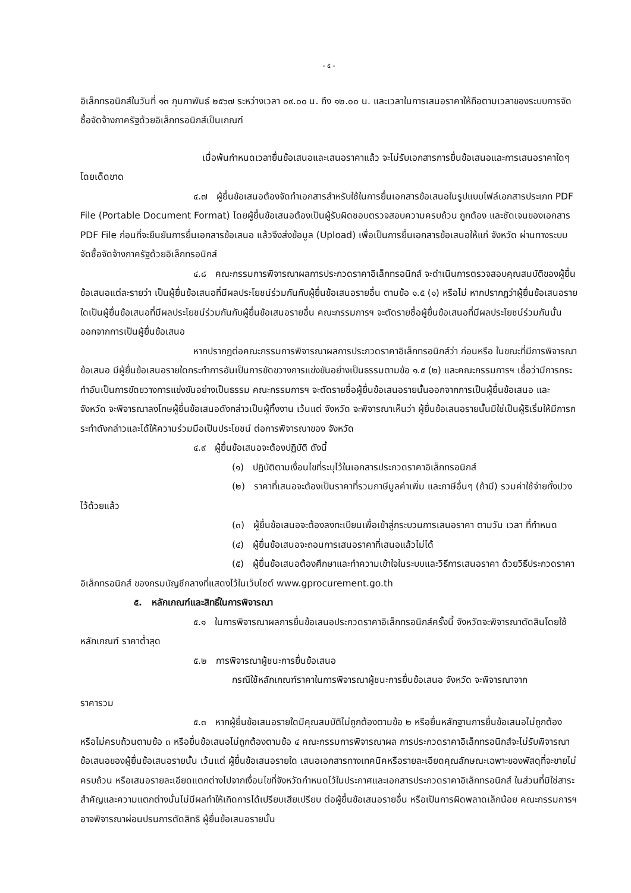- ๕ -
อิเล็กทรอนิกส์ในวันที่ ๑๓ กุมภาพันธ์ ๒๕๖๗ ระหว่างเวลา ๐๙.๐๐ น. ถึง ๑๒.๐๐ น. และเวลาในการเสนอราคาให้ถือตามเวลาของระบบการจัดซื้อจัดจ้างภาครัฐด้วยอิเล็กทรอนิกส์เป็นเกณฑ์
เมื่อพ้นกำหนดเวลายื่นข้อเสนอและเสนอราคาแล้ว จะไม่รับเอกสารการยื่นข้อเสนอและการเสนอราคาใดๆ โดยเด็ดขาด
๔.๗ ผู้ยื่นข้อเสนอต้องจัดทำเอกสารสำหรับใช้ในการยื่นเอกสารข้อเสนอในรูปแบบไฟล์เอกสารประเภท PDF File (Portable Document Format) โดยผู้ยื่นข้อเสนอต้องเป็นผู้รับผิดชอบตรวจสอบความครบถ้วน ถูกต้อง และชัดเจนของเอกสาร PDF File ก่อนที่จะยืนยันการยื่นเอกสารข้อเสนอ แล้วจึงส่งข้อมูล (Upload) เพื่อเป็นการยื่นเอกสารข้อเสนอให้แก่ จังหวัด ผ่านทางระบบจัดซื้อจัดจ้างภาครัฐด้วยอิเล็กทรอนิกส์
๔.๘ คณะกรรมการพิจารณาผลการประกวดราคาอิเล็กทรอนิกส์ จะดำเนินการตรวจสอบคุณสมบัติของผู้ยื่นข้อเสนอแต่ละรายว่า เป็นผู้ยื่นข้อเสนอที่มีผลประโยชน์ร่วมกันกับผู้ยื่นข้อเสนอรายอื่น ตามข้อ ๑.๕ (๑) หรือไม่ หากปรากฏว่าผู้ยื่นข้อเสนอรายใดเป็นผู้ยื่นข้อเสนอที่มีผลประโยชน์ร่วมกันกับผู้ยื่นข้อเสนอรายอื่น คณะกรรมการฯ จะตัดรายชื่อผู้ยื่นข้อเสนอที่มีผลประโยชน์ร่วมกันนั้นออกจากการเป็นผู้ยื่นข้อเสนอ
หากปรากฏต่อคณะกรรมการพิจารณาผลการประกวดราคาอิเล็กทรอนิกส์ว่า ก่อนหรือ ในขณะที่มีการพิจารณาข้อเสนอ มีผู้ยื่นข้อเสนอรายใดกระทำการอันเป็นการขัดขวางการแข่งขันอย่างเป็นธรรมตามข้อ ๑.๕ (๒) และคณะกรรมการฯ เชื่อว่ามีการกระทำอันเป็นการขัดขวางการแข่งขันอย่างเป็นธรรม คณะกรรมการฯ จะตัดรายชื่อผู้ยื่นข้อเสนอรายนั้นออกจากการเป็นผู้ยื่นข้อเสนอ และ จังหวัด จะพิจารณาลงโทษผู้ยื่นข้อเสนอดังกล่าวเป็นผู้ทิ้งงาน เว้นแต่ จังหวัด จะพิจารณาเห็นว่า ผู้ยื่นข้อเสนอรายนั้นมิใช่เป็นผู้ริเริ่มให้มีการกระทำดังกล่าวและได้ให้ความร่วมมือเป็นประโยชน์ ต่อการพิจารณาของ จังหวัด
๔.๙ ผู้ยื่นข้อเสนอจะต้องปฏิบัติ ดังนี้
(๑) ปฏิบัติตามเงื่อนไขที่ระบุไว้ในเอกสารประกวดราคาอิเล็กทรอนิกส์
(๒) ราคาที่เสนอจะต้องเป็นราคาที่รวมภาษีมูลค่าเพิ่ม และภาษีอื่นๆ (ถ้ามี) รวมค่าใช้จ่ายทั้งปวงไว้ด้วยแล้ว
(๓) ผู้ยื่นข้อเสนอจะต้องลงทะเบียนเพื่อเข้าสู่กระบวนการเสนอราคา ตามวัน เวลา ที่กำหนด
(๔) ผู้ยื่นข้อเสนอจะถอนการเสนอราคาที่เสนอแล้วไม่ได้
(๕) ผู้ยื่นข้อเสนอต้องศึกษาและทำความเข้าใจในระบบและวิธีการเสนอราคา ด้วยวิธีประกวดราคาอิเล็กทรอนิกส์ ของกรมบัญชีกลางที่แสดงไว้ในเว็บไซต์ www.gprocurement.go.th
๕. หลักเกณฑ์และสิทธิ์ในการพิจารณา
๕.๑ ในการพิจารณาผลการยื่นข้อเสนอประกวดราคาอิเล็กทรอนิกส์ครั้งนี้ จังหวัดจะพิจารณาตัดสินโดยใช้หลักเกณฑ์ ราคาต่ำสุด
๕.๒ การพิจารณาผู้ชนะการยื่นข้อเสนอ
กรณีใช้หลักเกณฑ์ราคาในการพิจารณาผู้ชนะการยื่นข้อเสนอ จังหวัด จะพิจารณาจาก
ราคารวม
๕.๓ หากผู้ยื่นข้อเสนอรายใดมีคุณสมบัติไม่ถูกต้องตามข้อ ๒ หรือยื่นหลักฐานการยื่นข้อเสนอไม่ถูกต้อง หรือไม่ครบถ้วนตามข้อ ๓ หรือยื่นข้อเสนอไม่ถูกต้องตามข้อ ๔ คณะกรรมการพิจารณาผล การประกวดราคาอิเล็กทรอนิกส์จะไม่รับพิจารณาข้อเสนอของผู้ยื่นข้อเสนอรายนั้น เว้นแต่ ผู้ยื่นข้อเสนอรายใด เสนอเอกสารทางเทคนิคหรือรายละเอียดคุณลักษณะเฉพาะของพัสดุที่จะขายไม่ครบถ้วน หรือเสนอรายละเอียดแตกต่างไปจากเงื่อนไขที่จังหวัดกำหนดไว้ในประกาศและเอกสารประกวดราคาอิเล็กทรอนิกส์ ในส่วนที่มิใช่สาระสำคัญและความแตกต่างนั้นไม่มีผลทำให้เกิดการได้เปรียบเสียเปรียบ ต่อผู้ยื่นข้อเสนอรายอื่น หรือเป็นการผิดพลาดเล็กน้อย คณะกรรมการฯ อาจพิจารณาผ่อนปรนการตัดสิทธิ ผู้ยื่นข้อเสนอรายนั้น